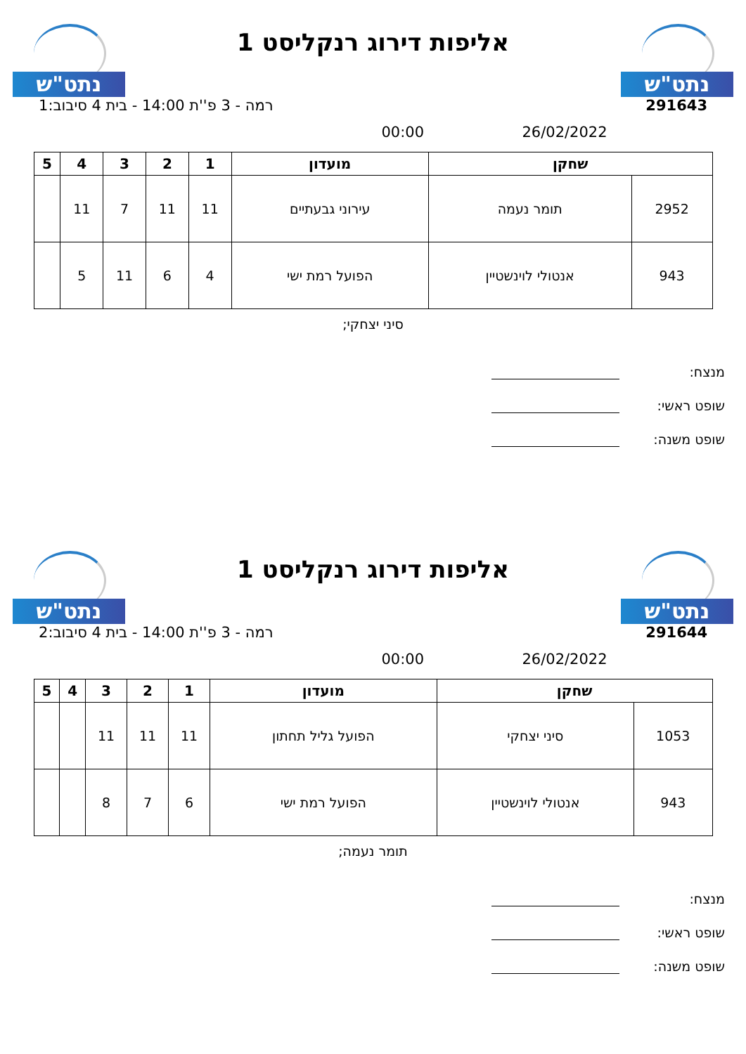נתט"ש
אליפות דירוג רנקליסט 1
נתט"ש
291643 רמה - 3 פ''ת 14:00 - בית 4 סיבוב:1
26/02/2022 00:00
| שחקן | | מועדון | 1 | 2 | 3 | 4 | 5 |
| --- | --- | --- | --- | --- | --- | --- | --- |
| 2952 | תומר נעמה | עירוני גבעתיים | 11 | 11 | 7 | 11 | |
| 943 | אנטולי לוינשטיין | הפועל רמת ישי | 4 | 6 | 11 | 5 | |
סיני יצחקי;
מנצח:
שופט ראשי:
שופט משנה:
נתט"ש
אליפות דירוג רנקליסט 1
נתט"ש
291644 רמה - 3 פ''ת 14:00 - בית 4 סיבוב:2
26/02/2022 00:00
| שחקן | | מועדון | 1 | 2 | 3 | 4 | 5 |
| --- | --- | --- | --- | --- | --- | --- | --- |
| 1053 | סיני יצחקי | הפועל גליל תחתון | 11 | 11 | 11 | | |
| 943 | אנטולי לוינשטיין | הפועל רמת ישי | 6 | 7 | 8 | | |
תומר נעמה;
מנצח:
שופט ראשי:
שופט משנה: